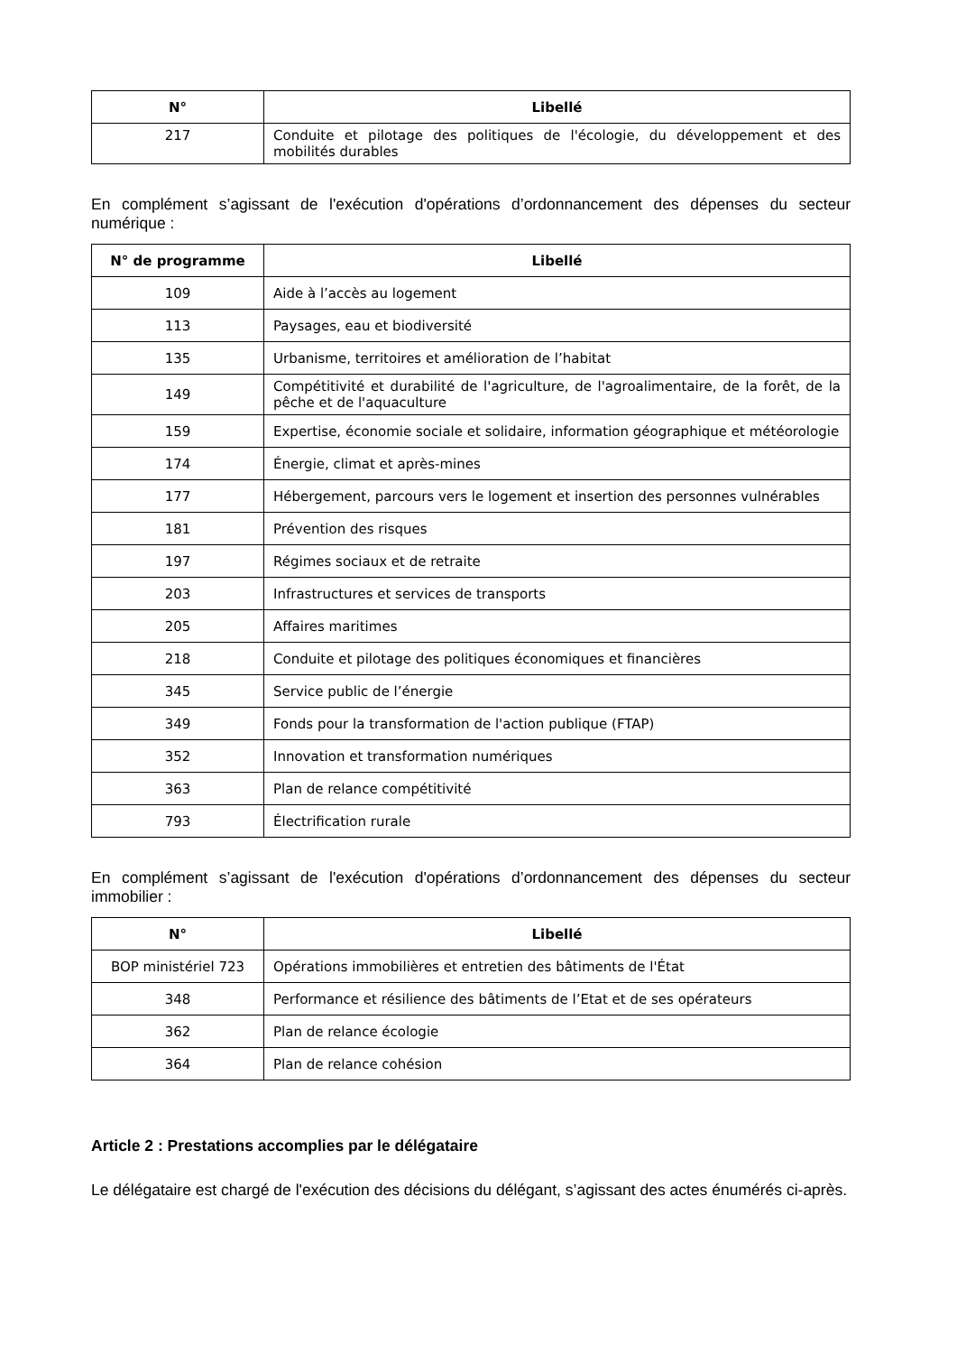| N° | Libellé |
| --- | --- |
| 217 | Conduite et pilotage des politiques de l'écologie, du développement et des mobilités durables |
En complément s’agissant de l'exécution d'opérations d’ordonnancement des dépenses du secteur numérique :
| N° de programme | Libellé |
| --- | --- |
| 109 | Aide à l’accès au logement |
| 113 | Paysages, eau et biodiversité |
| 135 | Urbanisme, territoires et amélioration de l’habitat |
| 149 | Compétitivité et durabilité de l'agriculture, de l'agroalimentaire, de la forêt, de la pêche et de l'aquaculture |
| 159 | Expertise, économie sociale et solidaire, information géographique et météorologie |
| 174 | Énergie, climat et après-mines |
| 177 | Hébergement, parcours vers le logement et insertion des personnes vulnérables |
| 181 | Prévention des risques |
| 197 | Régimes sociaux et de retraite |
| 203 | Infrastructures et services de transports |
| 205 | Affaires maritimes |
| 218 | Conduite et pilotage des politiques économiques et financières |
| 345 | Service public de l’énergie |
| 349 | Fonds pour la transformation de l'action publique (FTAP) |
| 352 | Innovation et transformation numériques |
| 363 | Plan de relance compétitivité |
| 793 | Électrification rurale |
En complément s’agissant de l'exécution d'opérations d’ordonnancement des dépenses du secteur immobilier :
| N° | Libellé |
| --- | --- |
| BOP ministériel 723 | Opérations immobilières et entretien des bâtiments de l'État |
| 348 | Performance et résilience des bâtiments de l’Etat et de ses opérateurs |
| 362 | Plan de relance écologie |
| 364 | Plan de relance cohésion |
Article 2 : Prestations accomplies par le délégataire
Le délégataire est chargé de l'exécution des décisions du délégant, s’agissant des actes énumérés ci-après.